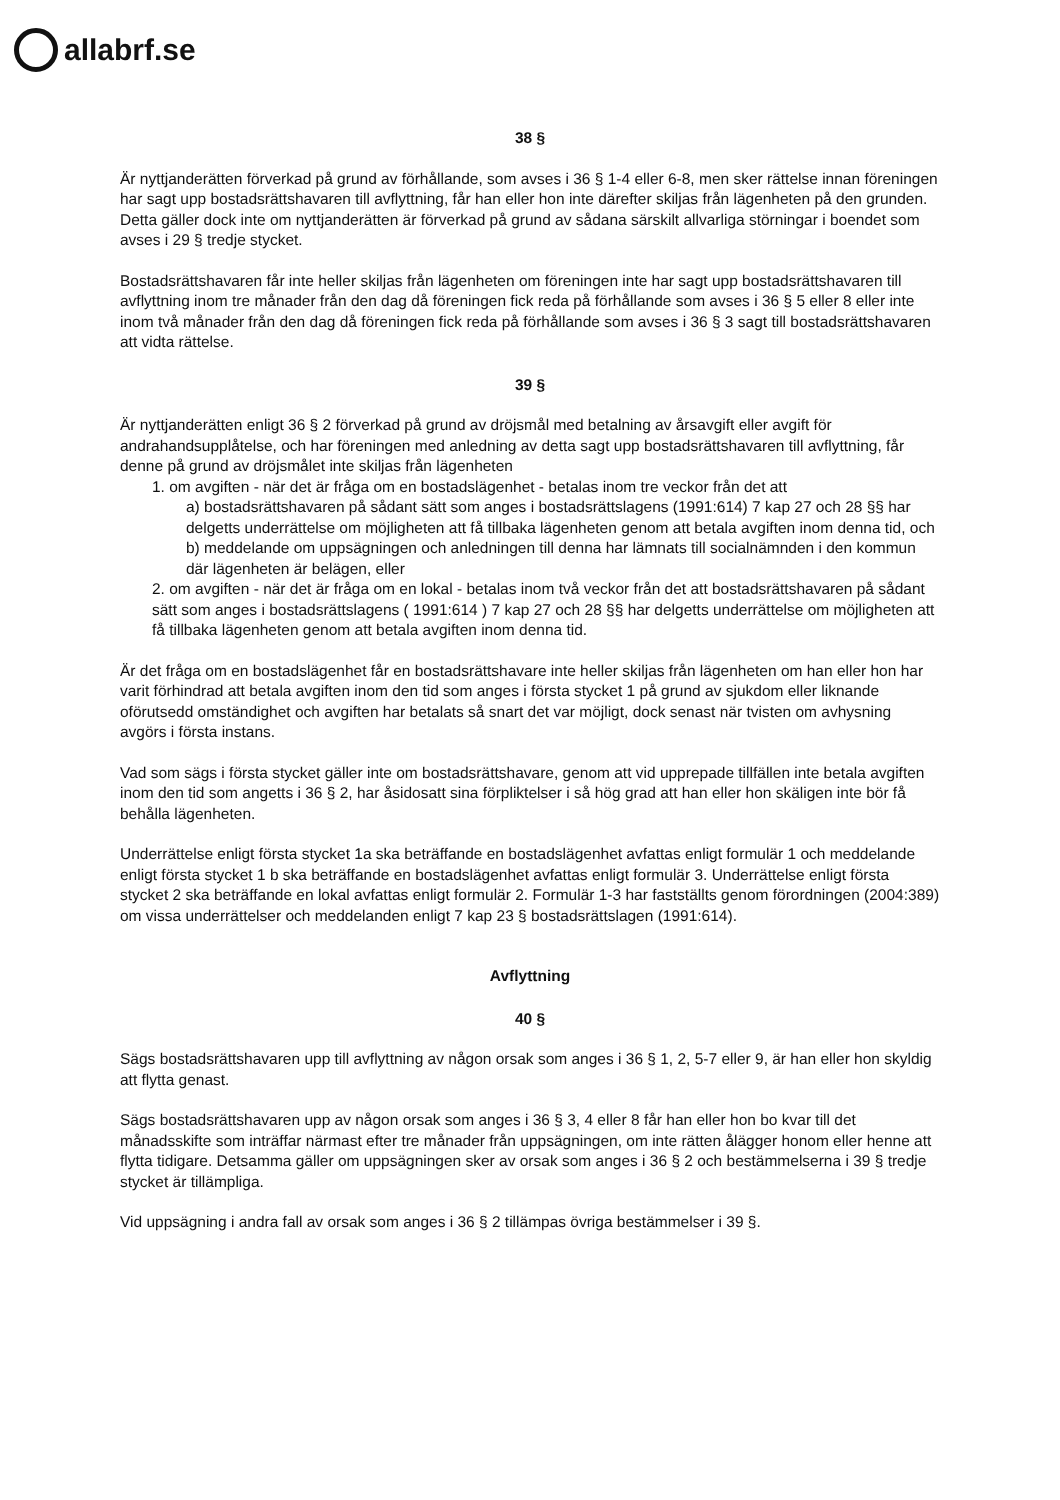allabrf.se
38 §
Är nyttjanderätten förverkad på grund av förhållande, som avses i 36 § 1-4 eller 6-8, men sker rättelse innan föreningen har sagt upp bostadsrättshavaren till avflyttning, får han eller hon inte därefter skiljas från lägenheten på den grunden. Detta gäller dock inte om nyttjanderätten är förverkad på grund av sådana särskilt allvarliga störningar i boendet som avses i 29 § tredje stycket.
Bostadsrättshavaren får inte heller skiljas från lägenheten om föreningen inte har sagt upp bostadsrättshavaren till avflyttning inom tre månader från den dag då föreningen fick reda på förhållande som avses i 36 § 5 eller 8 eller inte inom två månader från den dag då föreningen fick reda på förhållande som avses i 36 § 3 sagt till bostadsrättshavaren att vidta rättelse.
39 §
Är nyttjanderätten enligt 36 § 2 förverkad på grund av dröjsmål med betalning av årsavgift eller avgift för andrahandsupplåtelse, och har föreningen med anledning av detta sagt upp bostadsrättshavaren till avflyttning, får denne på grund av dröjsmålet inte skiljas från lägenheten
1. om avgiften - när det är fråga om en bostadslägenhet - betalas inom tre veckor från det att
a) bostadsrättshavaren på sådant sätt som anges i bostadsrättslagens (1991:614) 7 kap 27 och 28 §§ har delgetts underrättelse om möjligheten att få tillbaka lägenheten genom att betala avgiften inom denna tid, och
b) meddelande om uppsägningen och anledningen till denna har lämnats till socialnämnden i den kommun där lägenheten är belägen, eller
2. om avgiften - när det är fråga om en lokal - betalas inom två veckor från det att bostadsrättshavaren på sådant sätt som anges i bostadsrättslagens ( 1991:614 ) 7 kap 27 och 28 §§ har delgetts underrättelse om möjligheten att få tillbaka lägenheten genom att betala avgiften inom denna tid.
Är det fråga om en bostadslägenhet får en bostadsrättshavare inte heller skiljas från lägenheten om han eller hon har varit förhindrad att betala avgiften inom den tid som anges i första stycket 1 på grund av sjukdom eller liknande oförutsedd omständighet och avgiften har betalats så snart det var möjligt, dock senast när tvisten om avhysning avgörs i första instans.
Vad som sägs i första stycket gäller inte om bostadsrättshavare, genom att vid upprepade tillfällen inte betala avgiften inom den tid som angetts i 36 § 2, har åsidosatt sina förpliktelser i så hög grad att han eller hon skäligen inte bör få behålla lägenheten.
Underrättelse enligt första stycket 1a ska beträffande en bostadslägenhet avfattas enligt formulär 1 och meddelande enligt första stycket 1 b ska beträffande en bostadslägenhet avfattas enligt formulär 3. Underrättelse enligt första stycket 2 ska beträffande en lokal avfattas enligt formulär 2. Formulär 1-3 har fastställts genom förordningen (2004:389) om vissa underrättelser och meddelanden enligt 7 kap 23 § bostadsrättslagen (1991:614).
Avflyttning
40 §
Sägs bostadsrättshavaren upp till avflyttning av någon orsak som anges i 36 § 1, 2, 5-7 eller 9, är han eller hon skyldig att flytta genast.
Sägs bostadsrättshavaren upp av någon orsak som anges i 36 § 3, 4 eller 8 får han eller hon bo kvar till det månadsskifte som inträffar närmast efter tre månader från uppsägningen, om inte rätten ålägger honom eller henne att flytta tidigare. Detsamma gäller om uppsägningen sker av orsak som anges i 36 § 2 och bestämmelserna i 39 § tredje stycket är tillämpliga.
Vid uppsägning i andra fall av orsak som anges i 36 § 2 tillämpas övriga bestämmelser i 39 §.